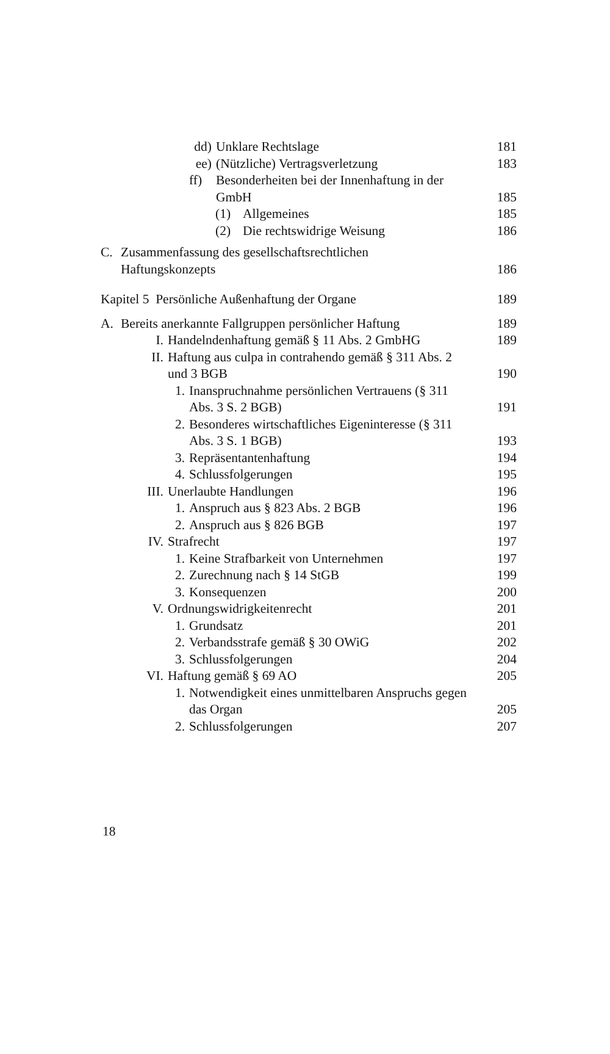dd) Unklare Rechtslage 181
ee) (Nützliche) Vertragsverletzung
183
ff) Besonderheiten bei der Innenhaftung in der
GmbH
185
(1) Allgemeines 185
(2) Die rechtswidrige Weisung 186
C. Zusammenfassung des gesellschaftsrechtlichen
Haftungskonzepts
186
Kapitel 5 Persönliche Außenhaftung der Organe
189
A. Bereits anerkannte Fallgruppen persönlicher Haftung
189
I. Handelndenhaftung gemäß § 11 Abs. 2 GmbHG
189
II. Haftung aus culpa in contrahendo gemäß § 311 Abs. 2
und 3 BGB
190
1. Inanspruchnahme persönlichen Vertrauens (§ 311
Abs. 3 S. 2 BGB)
191
2. Besonderes wirtschaftliches Eigeninteresse (§ 311
Abs. 3 S. 1 BGB)
193
3. Repräsentantenhaftung 194
4. Schlussfolgerungen 195
III. Unerlaubte Handlungen 196
1. Anspruch aus § 823 Abs. 2 BGB
196
2. Anspruch aus § 826 BGB 197
IV. Strafrecht 197
1. Keine Strafbarkeit von Unternehmen
197
2. Zurechnung nach § 14 StGB 199
3. Konsequenzen 200
V. Ordnungswidrigkeitenrecht 201
1. Grundsatz 201
2. Verbandsstrafe gemäß § 30 OWiG
202
3. Schlussfolgerungen 204
VI. Haftung gemäß § 69 AO 205
1. Notwendigkeit eines unmittelbaren Anspruchs gegen
das Organ
205
2. Schlussfolgerungen 207
18